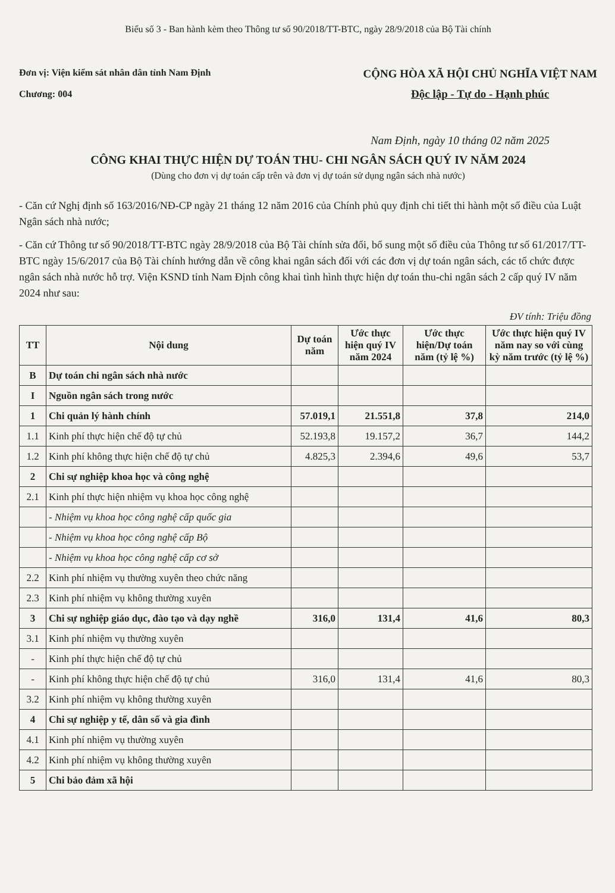Biểu số 3 - Ban hành kèm theo Thông tư số 90/2018/TT-BTC, ngày 28/9/2018 của Bộ Tài chính
Đơn vị: Viện kiểm sát nhân dân tỉnh Nam Định
Chương: 004
CỘNG HÒA XÃ HỘI CHỦ NGHĨA VIỆT NAM
Độc lập - Tự do - Hạnh phúc
Nam Định, ngày 10 tháng 02 năm 2025
CÔNG KHAI THỰC HIỆN DỰ TOÁN THU- CHI NGÂN SÁCH QUÝ IV NĂM 2024
(Dùng cho đơn vị dự toán cấp trên và đơn vị dự toán sử dụng ngân sách nhà nước)
- Căn cứ Nghị định số 163/2016/NĐ-CP ngày 21 tháng 12 năm 2016 của Chính phủ quy định chi tiết thi hành một số điều của Luật Ngân sách nhà nước;
- Căn cứ Thông tư số 90/2018/TT-BTC ngày 28/9/2018 của Bộ Tài chính sửa đổi, bổ sung một số điều của Thông tư số 61/2017/TT-BTC ngày 15/6/2017 của Bộ Tài chính hướng dẫn về công khai ngân sách đối với các đơn vị dự toán ngân sách, các tổ chức được ngân sách nhà nước hỗ trợ. Viện KSND tỉnh Nam Định công khai tình hình thực hiện dự toán thu-chi ngân sách 2 cấp quý IV năm 2024 như sau:
ĐV tính: Triệu đồng
| TT | Nội dung | Dự toán năm | Ước thực hiện quý IV năm 2024 | Ước thực hiện/Dự toán năm (tỷ lệ %) | Ước thực hiện quý IV năm nay so với cùng kỳ năm trước (tỷ lệ %) |
| --- | --- | --- | --- | --- | --- |
| B | Dự toán chi ngân sách nhà nước | | | | |
| I | Nguồn ngân sách trong nước | | | | |
| 1 | Chi quản lý hành chính | 57.019,1 | 21.551,8 | 37,8 | 214,0 |
| 1.1 | Kinh phí thực hiện chế độ tự chủ | 52.193,8 | 19.157,2 | 36,7 | 144,2 |
| 1.2 | Kinh phí không thực hiện chế độ tự chủ | 4.825,3 | 2.394,6 | 49,6 | 53,7 |
| 2 | Chi sự nghiệp khoa học và công nghệ | | | | |
| 2.1 | Kinh phí thực hiện nhiệm vụ khoa học công nghệ | | | | |
| | - Nhiệm vụ khoa học công nghệ cấp quốc gia | | | | |
| | - Nhiệm vụ khoa học công nghệ cấp Bộ | | | | |
| | - Nhiệm vụ khoa học công nghệ cấp cơ sở | | | | |
| 2.2 | Kinh phí nhiệm vụ thường xuyên theo chức năng | | | | |
| 2.3 | Kinh phí nhiệm vụ không thường xuyên | | | | |
| 3 | Chi sự nghiệp giáo dục, đào tạo và dạy nghề | 316,0 | 131,4 | 41,6 | 80,3 |
| 3.1 | Kinh phí nhiệm vụ thường xuyên | | | | |
| - | Kinh phí thực hiện chế độ tự chủ | | | | |
| - | Kinh phí không thực hiện chế độ tự chủ | 316,0 | 131,4 | 41,6 | 80,3 |
| 3.2 | Kinh phí nhiệm vụ không thường xuyên | | | | |
| 4 | Chi sự nghiệp y tế, dân số và gia đình | | | | |
| 4.1 | Kinh phí nhiệm vụ thường xuyên | | | | |
| 4.2 | Kinh phí nhiệm vụ không thường xuyên | | | | |
| 5 | Chi bảo đảm xã hội | | | | |